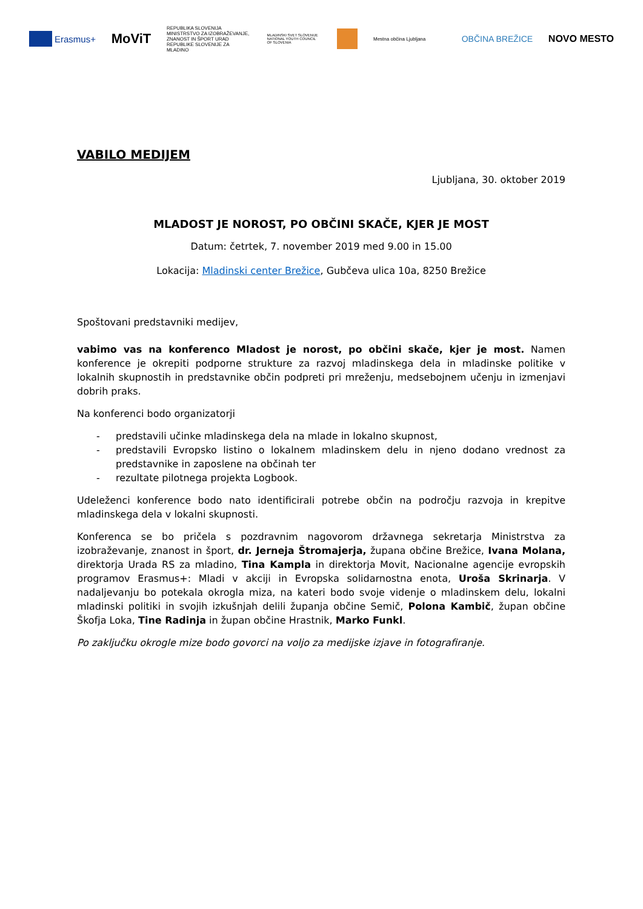Erasmus+
MoViT
REPUBLIKA SLOVENIJA MINISTRSTVO ZA IZOBRAŽEVANJE, ZNANOST IN ŠPORT URAD REPUBLIKE SLOVENIJE ZA MLADINO
MLADINSKI SVET SLOVENIJE NATIONAL YOUTH COUNCIL OF SLOVENIA
Mestna občina Ljubljana
OBČINA BREŽICE NOVO MESTO
VABILO MEDIJEM
Ljubljana, 30. oktober 2019
MLADOST JE NOROST, PO OBČINI SKAČE, KJER JE MOST
Datum: četrtek, 7. november 2019 med 9.00 in 15.00
Lokacija: Mladinski center Brežice, Gubčeva ulica 10a, 8250 Brežice
Spoštovani predstavniki medijev,
vabimo vas na konferenco Mladost je norost, po občini skače, kjer je most. Namen konference je okrepiti podporne strukture za razvoj mladinskega dela in mladinske politike v lokalnih skupnostih in predstavnike občin podpreti pri mreženju, medsebojnem učenju in izmenjavi dobrih praks.
Na konferenci bodo organizatorji
- predstavili učinke mladinskega dela na mlade in lokalno skupnost,
- predstavili Evropsko listino o lokalnem mladinskem delu in njeno dodano vrednost za predstavnike in zaposlene na občinah ter
- rezultate pilotnega projekta Logbook.
Udeleženci konference bodo nato identificirali potrebe občin na področju razvoja in krepitve mladinskega dela v lokalni skupnosti.
Konferenca se bo pričela s pozdravnim nagovorom državnega sekretarja Ministrstva za izobraževanje, znanost in šport, dr. Jerneja Štromajerja, župana občine Brežice, Ivana Molana, direktorja Urada RS za mladino, Tina Kampla in direktorja Movit, Nacionalne agencije evropskih programov Erasmus+: Mladi v akciji in Evropska solidarnostna enota, Uroša Skrinarja. V nadaljevanju bo potekala okrogla miza, na kateri bodo svoje videnje o mladinskem delu, lokalni mladinski politiki in svojih izkušnjah delili županja občine Semič, Polona Kambič, župan občine Škofja Loka, Tine Radinja in župan občine Hrastnik, Marko Funkl.
Po zaključku okrogle mize bodo govorci na voljo za medijske izjave in fotografiranje.